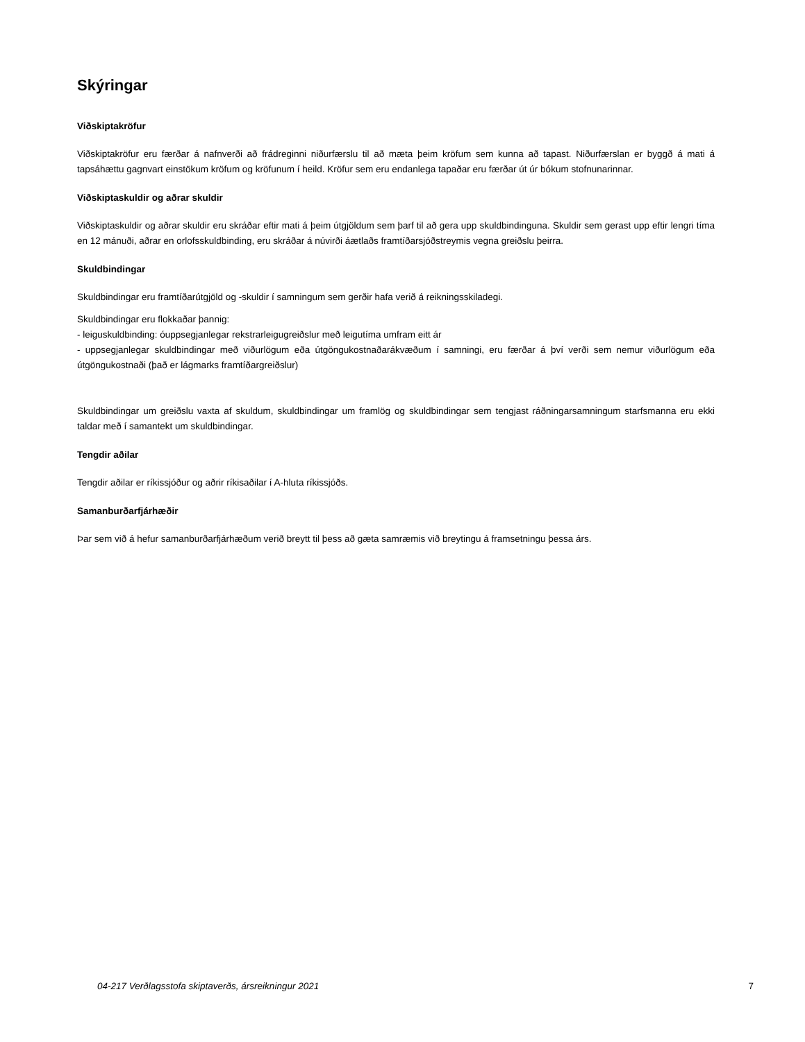Skýringar
Viðskiptakröfur
Viðskiptakröfur eru færðar á nafnverði að frádreginni niðurfærslu til að mæta þeim kröfum sem kunna að tapast. Niðurfærslan er byggð á mati á tapsáhættu gagnvart einstökum kröfum og kröfunum í heild. Kröfur sem eru endanlega tapaðar eru færðar út úr bókum stofnunarinnar.
Viðskiptaskuldir og aðrar skuldir
Viðskiptaskuldir og aðrar skuldir eru skráðar eftir mati á þeim útgjöldum sem þarf til að gera upp skuldbindinguna. Skuldir sem gerast upp eftir lengri tíma en 12 mánuði, aðrar en orlofsskuldbinding, eru skráðar á núvirði áætlaðs framtíðarsjóðstreymis vegna greiðslu þeirra.
Skuldbindingar
Skuldbindingar eru framtíðarútgjöld og -skuldir í samningum sem gerðir hafa verið á reikningsskiladegi.
Skuldbindingar eru flokkaðar þannig:
- leiguskuldbinding: óuppsegjanlegar rekstrarleigugreiðslur með leigutíma umfram eitt ár
- uppsegjanlegar skuldbindingar með viðurlögum eða útgöngukostnaðarákvæðum í samningi, eru færðar á því verði sem nemur viðurlögum eða útgöngukostnaði (það er lágmarks framtíðargreiðslur)
Skuldbindingar um greiðslu vaxta af skuldum, skuldbindingar um framlög og skuldbindingar sem tengjast ráðningarsamningum starfsmanna eru ekki taldar með í samantekt um skuldbindingar.
Tengdir aðilar
Tengdir aðilar er ríkissjóður og aðrir ríkisaðilar í A-hluta ríkissjóðs.
Samanburðarfjárhæðir
Þar sem við á hefur samanburðarfjárhæðum verið breytt til þess að gæta samræmis við breytingu á framsetningu þessa árs.
04-217 Verðlagsstofa skiptaverðs, ársreikningur 2021 7